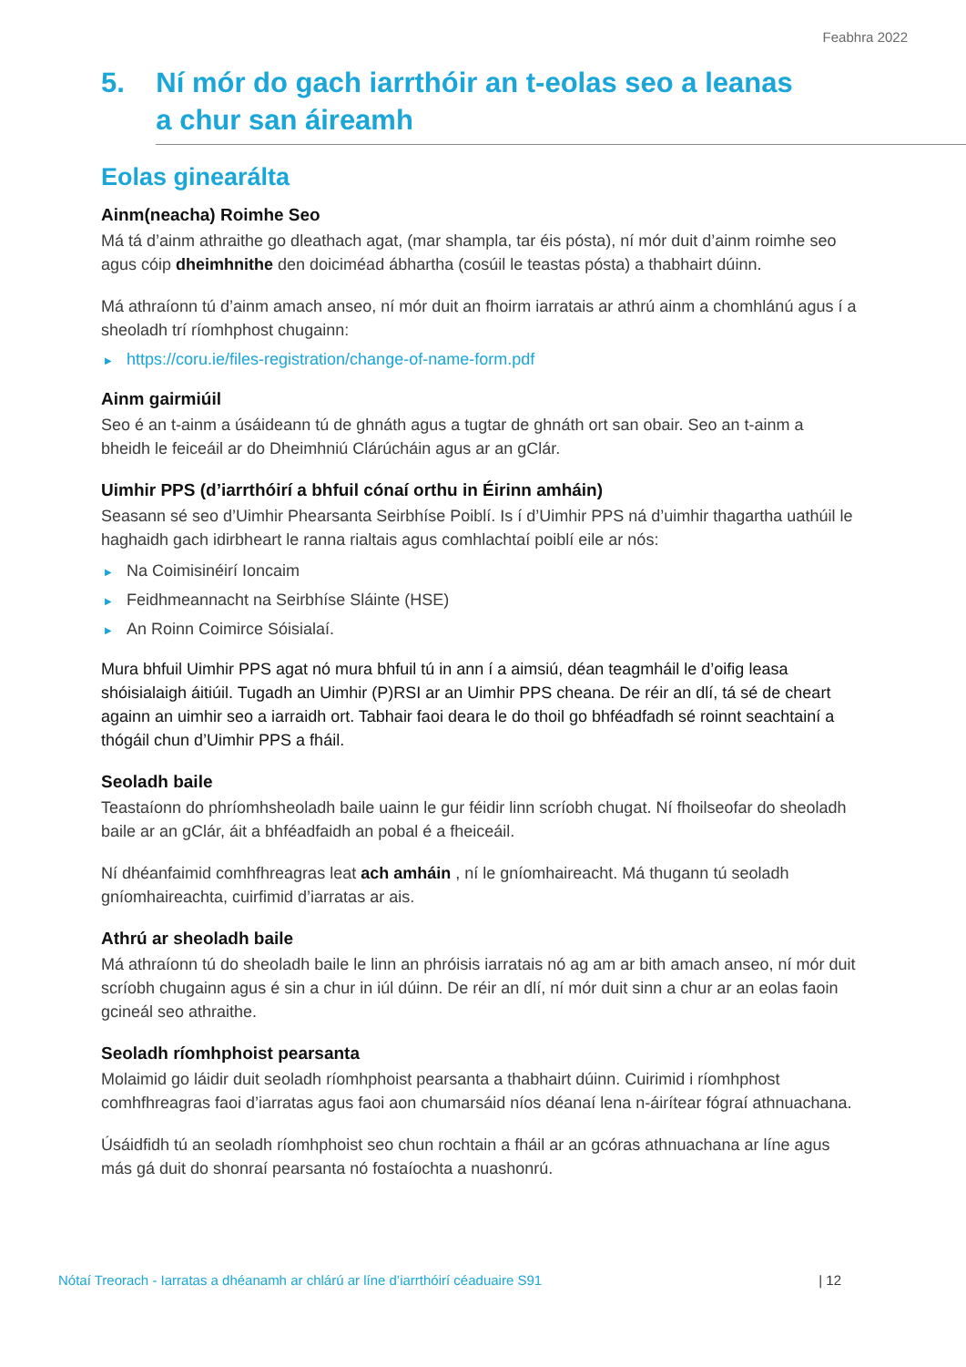Feabhra 2022
5. Ní mór do gach iarrthóir an t-eolas seo a leanas
a chur san áireamh
Eolas ginearálta
Ainm(neacha) Roimhe Seo
Má tá d’ainm athraithe go dleathach agat, (mar shampla, tar éis pósta), ní mór duit d’ainm roimhe seo agus cóip dheimhnithe den doiciméad ábhartha (cosúil le teastas pósta) a thabhairt dúinn.
Má athraíonn tú d’ainm amach anseo, ní mór duit an fhoirm iarratais ar athrú ainm a chomhlánú agus í a sheoladh trí ríomhphost chugainn:
▶ https://coru.ie/files-registration/change-of-name-form.pdf
Ainm gairmiúil
Seo é an t-ainm a úsáideann tú de ghnáth agus a tugtar de ghnáth ort san obair. Seo an t-ainm a bheidh le feiceáil ar do Dheimhniú Clárúcháin agus ar an gClár.
Uimhir PPS (d’iarrthóirí a bhfuil cónaí orthu in Éirinn amháin)
Seasann sé seo d’Uimhir Phearsanta Seirbhíse Poiblí. Is í d’Uimhir PPS ná d’uimhir thagartha uathúil le haghaidh gach idirbheart le ranna rialtais agus comhlachtaí poiblí eile ar nós:
▶ Na Coimisinéirí Ioncaim
▶ Feidhmeannacht na Seirbhíse Sláinte (HSE)
▶ An Roinn Coimirce Sóisialaí.
Mura bhfuil Uimhir PPS agat nó mura bhfuil tú in ann í a aimsiú, déan teagmháil le d’oifig leasa shóisialaigh áitiúil. Tugadh an Uimhir (P)RSI ar an Uimhir PPS cheana. De réir an dlí, tá sé de cheart againn an uimhir seo a iarraidh ort. Tabhair faoi deara le do thoil go bhféadfadh sé roinnt seachtainí a thógáil chun d’Uimhir PPS a fháil.
Seoladh baile
Teastaíonn do phríomhsheoladh baile uainn le gur féidir linn scríobh chugat. Ní fhoilseofar do sheoladh baile ar an gClár, áit a bhféadfaidh an pobal é a fheiceáil.
Ní dhéanfaimid comhfhreagras leat ach amháin , ní le gníomhaireacht. Má thugann tú seoladh gníomhaireachta, cuirfimid d’iarratas ar ais.
Athrú ar sheoladh baile
Má athraíonn tú do sheoladh baile le linn an phróisis iarratais nó ag am ar bith amach anseo, ní mór duit scríobh chugainn agus é sin a chur in iúl dúinn. De réir an dlí, ní mór duit sinn a chur ar an eolas faoin gcineál seo athraithe.
Seoladh ríomhphoist pearsanta
Molaimid go láidir duit seoladh ríomhphoist pearsanta a thabhairt dúinn. Cuirimid i ríomhphost comhfhreagras faoi d’iarratas agus faoi aon chumarsáid níos déanaí lena n-áirítear fógraí athnuachana.
Úsáidfidh tú an seoladh ríomhphoist seo chun rochtain a fháil ar an gcóras athnuachana ar líne agus más gá duit do shonraí pearsanta nó fostaíochta a nuashonrú.
Nótaí Treorach - Iarratas a dhéanamh ar chlárú ar líne d’iarrthóirí céaduaire S91 | 12